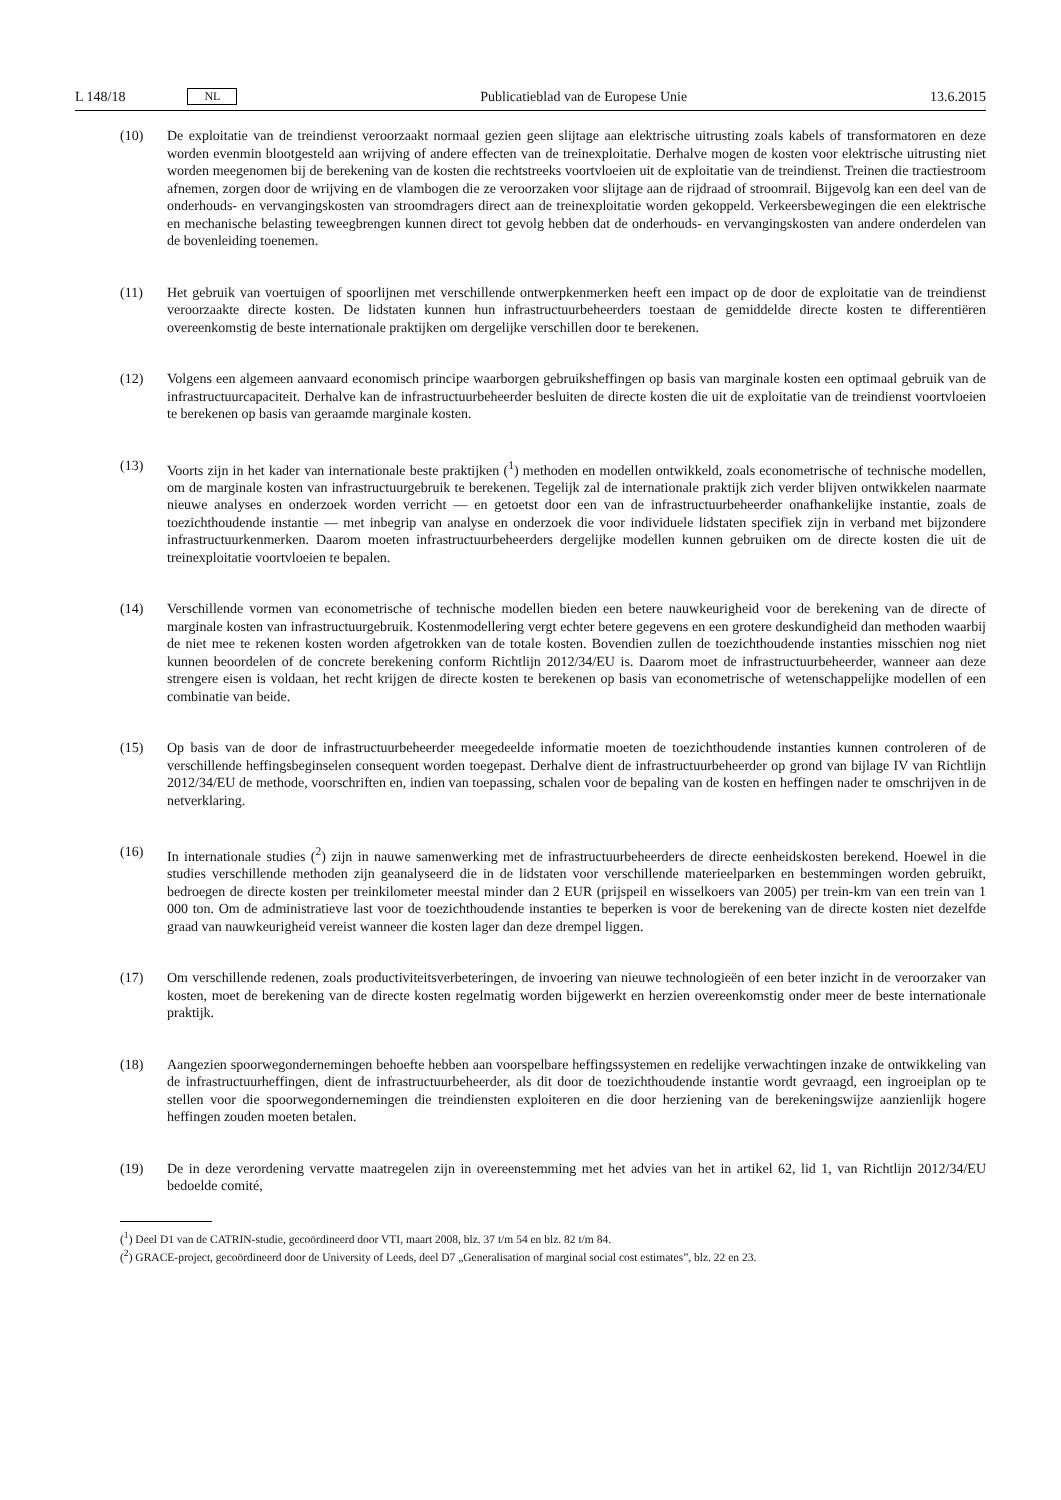L 148/18 NL
Publicatieblad van de Europese Unie 13.6.2015
(10) De exploitatie van de treindienst veroorzaakt normaal gezien geen slijtage aan elektrische uitrusting zoals kabels of transformatoren en deze worden evenmin blootgesteld aan wrijving of andere effecten van de treinexploitatie. Derhalve mogen de kosten voor elektrische uitrusting niet worden meegenomen bij de berekening van de kosten die rechtstreeks voortvloeien uit de exploitatie van de treindienst. Treinen die tractiestroom afnemen, zorgen door de wrijving en de vlambogen die ze veroorzaken voor slijtage aan de rijdraad of stroomrail. Bijgevolg kan een deel van de onderhouds- en vervangingskosten van stroomdragers direct aan de treinexploitatie worden gekoppeld. Verkeersbewegingen die een elektrische en mechanische belasting teweegbrengen kunnen direct tot gevolg hebben dat de onderhouds- en vervangingskosten van andere onderdelen van de bovenleiding toenemen.
(11) Het gebruik van voertuigen of spoorlijnen met verschillende ontwerpkenmerken heeft een impact op de door de exploitatie van de treindienst veroorzaakte directe kosten. De lidstaten kunnen hun infrastructuurbeheerders toestaan de gemiddelde directe kosten te differentiëren overeenkomstig de beste internationale praktijken om dergelijke verschillen door te berekenen.
(12) Volgens een algemeen aanvaard economisch principe waarborgen gebruiksheffingen op basis van marginale kosten een optimaal gebruik van de infrastructuurcapaciteit. Derhalve kan de infrastructuurbeheerder besluiten de directe kosten die uit de exploitatie van de treindienst voortvloeien te berekenen op basis van geraamde marginale kosten.
(13) Voorts zijn in het kader van internationale beste praktijken (<sup>1</sup>) methoden en modellen ontwikkeld, zoals econometrische of technische modellen, om de marginale kosten van infrastructuurgebruik te berekenen. Tegelijk zal de internationale praktijk zich verder blijven ontwikkelen naarmate nieuwe analyses en onderzoek worden verricht — en getoetst door een van de infrastructuurbeheerder onafhankelijke instantie, zoals de toezichthoudende instantie — met inbegrip van analyse en onderzoek die voor individuele lidstaten specifiek zijn in verband met bijzondere infrastructuurkenmerken. Daarom moeten infrastructuurbeheerders dergelijke modellen kunnen gebruiken om de directe kosten die uit de treinexploitatie voortvloeien te bepalen.
(14) Verschillende vormen van econometrische of technische modellen bieden een betere nauwkeurigheid voor de berekening van de directe of marginale kosten van infrastructuurgebruik. Kostenmodellering vergt echter betere gegevens en een grotere deskundigheid dan methoden waarbij de niet mee te rekenen kosten worden afgetrokken van de totale kosten. Bovendien zullen de toezichthoudende instanties misschien nog niet kunnen beoordelen of de concrete berekening conform Richtlijn 2012/34/EU is. Daarom moet de infrastructuurbeheerder, wanneer aan deze strengere eisen is voldaan, het recht krijgen de directe kosten te berekenen op basis van econometrische of wetenschappelijke modellen of een combinatie van beide.
(15) Op basis van de door de infrastructuurbeheerder meegedeelde informatie moeten de toezichthoudende instanties kunnen controleren of de verschillende heffingsbeginselen consequent worden toegepast. Derhalve dient de infrastructuurbeheerder op grond van bijlage IV van Richtlijn 2012/34/EU de methode, voorschriften en, indien van toepassing, schalen voor de bepaling van de kosten en heffingen nader te omschrijven in de netverklaring.
(16) In internationale studies (<sup>2</sup>) zijn in nauwe samenwerking met de infrastructuurbeheerders de directe eenheidskosten berekend. Hoewel in die studies verschillende methoden zijn geanalyseerd die in de lidstaten voor verschillende materieelparken en bestemmingen worden gebruikt, bedroegen de directe kosten per treinkilometer meestal minder dan 2 EUR (prijspeil en wisselkoers van 2005) per trein-km van een trein van 1 000 ton. Om de administratieve last voor de toezichthoudende instanties te beperken is voor de berekening van de directe kosten niet dezelfde graad van nauwkeurigheid vereist wanneer die kosten lager dan deze drempel liggen.
(17) Om verschillende redenen, zoals productiviteitsverbeteringen, de invoering van nieuwe technologieën of een beter inzicht in de veroorzaker van kosten, moet de berekening van de directe kosten regelmatig worden bijgewerkt en herzien overeenkomstig onder meer de beste internationale praktijk.
(18) Aangezien spoorwegondernemingen behoefte hebben aan voorspelbare heffingssystemen en redelijke verwachtingen inzake de ontwikkeling van de infrastructuurheffingen, dient de infrastructuurbeheerder, als dit door de toezichthoudende instantie wordt gevraagd, een ingroeiplan op te stellen voor die spoorwegondernemingen die treindiensten exploiteren en die door herziening van de berekeningswijze aanzienlijk hogere heffingen zouden moeten betalen.
(19) De in deze verordening vervatte maatregelen zijn in overeenstemming met het advies van het in artikel 62, lid 1, van Richtlijn 2012/34/EU bedoelde comité,
(<sup>1</sup>) Deel D1 van de CATRIN-studie, gecoördineerd door VTI, maart 2008, blz. 37 t/m 54 en blz. 82 t/m 84.
(<sup>2</sup>) GRACE-project, gecoördineerd door de University of Leeds, deel D7 „Generalisation of marginal social cost estimates”, blz. 22 en 23.